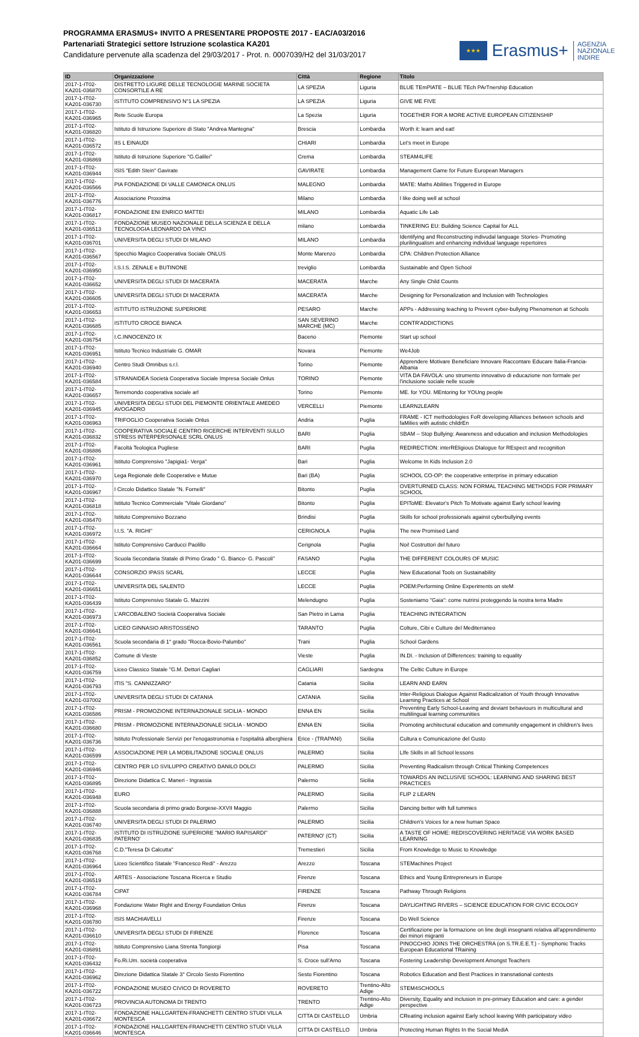PROGRAMMA ERASMUS+ INVITO A PRESENTARE PROPOSTE 2017 - EAC/A03/2016
Partenariati Strategici settore Istruzione scolastica KA201
Candidature pervenute alla scadenza del 29/03/2017 - Prot. n. 0007039/H2 del 31/03/2017
★★★
Erasmus+
AGENZIA
NAZIONALE
INDIRE
| ID | Organizzazione | Città | Regione | Titolo |
| --- | --- | --- | --- | --- |
| 2017-1-IT02-KA201-036870 | DISTRETTO LIGURE DELLE TECNOLOGIE MARINE SOCIETA CONSORTILE A RE | LA SPEZIA | Liguria | BLUE TEmPlATE – BLUE TEch PArTnership Education |
| 2017-1-IT02-KA201-036730 | ISTITUTO COMPRENSIVO N°1 LA SPEZIA | LA SPEZIA | Liguria | GIVE ME FIVE |
| 2017-1-IT02-KA201-036965 | Rete Scuole Europa | La Spezia | Liguria | TOGETHER FOR A MORE ACTIVE EUROPEAN CITIZENSHIP |
| 2017-1-IT02-KA201-036820 | Istituto di Istruzione Superiore di Stato "Andrea Mantegna" | Brescia | Lombardia | Worth it: learn and eat! |
| 2017-1-IT02-KA201-036572 | IIS L EINAUDI | CHIARI | Lombardia | Let's meet in Europe |
| 2017-1-IT02-KA201-036869 | Istituto di Istruzione Superiore "G.Galilei" | Crema | Lombardia | STEAM4LIFE |
| 2017-1-IT02-KA201-036944 | ISIS "Edith Stein" Gavirate | GAVIRATE | Lombardia | Management Game for Future European Managers |
| 2017-1-IT02-KA201-036566 | PIA FONDAZIONE DI VALLE CAMONICA ONLUS | MALEGNO | Lombardia | MATE: Maths Abilities Triggered in Europe |
| 2017-1-IT02-KA201-036776 | Associazione Proxxima | Milano | Lombardia | I like doing well at school |
| 2017-1-IT02-KA201-036817 | FONDAZIONE ENI ENRICO MATTEI | MILANO | Lombardia | Aquatic Life Lab |
| 2017-1-IT02-KA201-036513 | FONDAZIONE MUSEO NAZIONALE DELLA SCIENZA E DELLA TECNOLOGIA LEONARDO DA VINCI | milano | Lombardia | TINKERING EU: Building Science Capital for ALL |
| 2017-1-IT02-KA201-036701 | UNIVERSITA DEGLI STUDI DI MILANO | MILANO | Lombardia | Identifying and Reconstructing indivudal language Stories- Promoting plurilingualism and enhancing individual language repertoires |
| 2017-1-IT02-KA201-036567 | Specchio Magico Cooperativa Sociale ONLUS | Monte Marenzo | Lombardia | CPA: Children Protection Alliance |
| 2017-1-IT02-KA201-036950 | I.S.I.S. ZENALE e BUTINONE | treviglio | Lombardia | Sustainable and Open School |
| 2017-1-IT02-KA201-036652 | UNIVERSITA DEGLI STUDI DI MACERATA | MACERATA | Marche | Any Single Child Counts |
| 2017-1-IT02-KA201-036605 | UNIVERSITA DEGLI STUDI DI MACERATA | MACERATA | Marche | Designing for Personalization and Inclusion with Technologies |
| 2017-1-IT02-KA201-036653 | ISTITUTO ISTRUZIONE SUPERIORE | PESARO | Marche | APPs - Addressing teaching to Prevent cyber-bullying Phenomenon at Schools |
| 2017-1-IT02-KA201-036685 | ISTITUTO CROCE BIANCA | SAN SEVERINO MARCHE (MC) | Marche | CONTR'ADDICTIONS |
| 2017-1-IT02-KA201-036754 | I.C.INNOCENZO IX | Baceno | Piemonte | Start up school |
| 2017-1-IT02-KA201-036951 | Istituto Tecnico Industriale G. OMAR | Novara | Piemonte | We4Job |
| 2017-1-IT02-KA201-036940 | Centro Studi Omnibus s.r.l. | Torino | Piemonte | Apprendere Motivare Beneficiare Innovare Raccontare Educare Italia-Francia-Albania |
| 2017-1-IT02-KA201-036584 | STRANAIDEA Società Cooperativa Sociale Impresa Sociale Onlus | TORINO | Piemonte | VITA DA FAVOLA: uno strumento innovativo di educazione non formale per l'inclusione sociale nelle scuole |
| 2017-1-IT02-KA201-036657 | Terremondo cooperativa sociale arl | Torino | Piemonte | ME. for YOU. MEntoring for YOUng people |
| 2017-1-IT02-KA201-036945 | UNIVERSITA DEGLI STUDI DEL PIEMONTE ORIENTALE AMEDEO AVOGADRO | VERCELLI | Piemonte | LEARN2LEARN |
| 2017-1-IT02-KA201-036963 | TRIFOGLIO Cooperativa Sociale Onlus | Andria | Puglia | FRAME - ICT methodologies FoR developing Alliances between schools and faMilies with autistic childrEn |
| 2017-1-IT02-KA201-036832 | COOPERATIVA SOCIALE CENTRO RICERCHE INTERVENTI SULLO STRESS INTERPERSONALE SCRL ONLUS | BARI | Puglia | SBAM – Stop Bullying: Awareness and education and inclusion Methodologies |
| 2017-1-IT02-KA201-036886 | Facoltà Teologica Pugliese | BARI | Puglia | REDIRECTION: interREligious DIalogue for REspect and recognition |
| 2017-1-IT02-KA201-036961 | Istituto Comprensivo "Japigia1- Verga" | Bari | Puglia | Welcome In Kids Inclusion 2.0 |
| 2017-1-IT02-KA201-036970 | Lega Regionale delle Cooperative e Mutue | Bari (BA) | Puglia | SCHOOL CO-OP: the cooperative enterprise in primary education |
| 2017-1-IT02-KA201-036967 | I Circolo Didattico Statale "N. Fornelli" | Bitonto | Puglia | OVERTURNED CLASS: NON FORMAL TEACHING METHODS FOR PRIMARY SCHOOL |
| 2017-1-IT02-KA201-036818 | Istituto Tecnico Commerciale "Vitale Giordano" | Bitonto | Puglia | EPIToME: Elevator's Pitch To Motivate against Early school leaving |
| 2017-1-IT02-KA201-036470 | Istituto Comprensivo Bozzano | Brindisi | Puglia | Skills for school professionals against cyberbullying events |
| 2017-1-IT02-KA201-036972 | I.I.S. "A. RIGHI" | CERIGNOLA | Puglia | The new Promised Land |
| 2017-1-IT02-KA201-036664 | Istituto Comprensivo Carducci Paolillo | Cerignola | Puglia | Noi! Costruttori del futuro |
| 2017-1-IT02-KA201-036699 | Scuola Secondaria Statale di Primo Grado " G. Bianco- G. Pascoli" | FASANO | Puglia | THE DIFFERENT COLOURS OF MUSIC |
| 2017-1-IT02-KA201-036644 | CONSORZIO IPASS SCARL | LECCE | Puglia | New Educational Tools on Sustainability |
| 2017-1-IT02-KA201-036651 | UNIVERSITA DEL SALENTO | LECCE | Puglia | POEM:Performing Online Experiments on steM |
| 2017-1-IT02-KA201-036439 | Istituto Comprensivo Statale G. Mazzini | Melendugno | Puglia | Sosteniamo "Gaia": come nutrirsi proteggendo la nostra terra Madre |
| 2017-1-IT02-KA201-036973 | L'ARCOBALENO Società Cooperativa Sociale | San Pietro in Lama | Puglia | TEACHING INTEGRATION |
| 2017-1-IT02-KA201-036641 | LICEO GINNASIO ARISTOSSENO | TARANTO | Puglia | Colture, Cibi e Culture del Mediterraneo |
| 2017-1-IT02-KA201-036561 | Scuola secondaria di 1° grado "Rocca-Bovio-Palumbo" | Trani | Puglia | School Gardens |
| 2017-1-IT02-KA201-036852 | Comune di Vieste | Vieste | Puglia | IN.DI. - Inclusion of Differences: training to equality |
| 2017-1-IT02-KA201-036759 | Liceo Classico Statale "G.M. Dettori Cagliari | CAGLIARI | Sardegna | The Celtic Culture in Europe |
| 2017-1-IT02-KA201-036793 | ITIS "S. CANNIZZARO" | Catania | Sicilia | LEARN AND EARN |
| 2017-1-IT02-KA201-037002 | UNIVERSITA DEGLI STUDI DI CATANIA | CATANIA | Sicilia | Inter-Religious Dialogue Against Radicalization of Youth through Innovative Learning Practices at School |
| 2017-1-IT02-KA201-036586 | PRISM - PROMOZIONE INTERNAZIONALE SICILIA - MONDO | ENNA EN | Sicilia | Preventing Early School-Leaving and deviant behaviours in multicultural and multilingual learning communities |
| 2017-1-IT02-KA201-036680 | PRISM - PROMOZIONE INTERNAZIONALE SICILIA - MONDO | ENNA EN | Sicilia | Promoting architectural education and community engagement in children's lives |
| 2017-1-IT02-KA201-036736 | Istituto Professionale Servizi per l'enogastronomia e l'ospitalità alberghiera | Erice - (TRAPANI) | Sicilia | Cultura e Comunicazione del Gusto |
| 2017-1-IT02-KA201-036599 | ASSOCIAZIONE PER LA MOBILITAZIONE SOCIALE ONLUS | PALERMO | Sicilia | LIfe Skills in all School lessons |
| 2017-1-IT02-KA201-036946 | CENTRO PER LO SVILUPPO CREATIVO DANILO DOLCI | PALERMO | Sicilia | Preventing Radicalism through Critical Thinking Competences |
| 2017-1-IT02-KA201-036895 | Direzione Didattica C. Maneri - Ingrassia | Palermo | Sicilia | TOWARDS AN INCLUSIVE SCHOOL: LEARNING AND SHARING BEST PRACTICES |
| 2017-1-IT02-KA201-036948 | EURO | PALERMO | Sicilia | FLIP 2 LEARN |
| 2017-1-IT02-KA201-036888 | Scuola secondaria di primo grado Borgese-XXVII Maggio | Palermo | Sicilia | Dancing better with full tummies |
| 2017-1-IT02-KA201-036740 | UNIVERSITA DEGLI STUDI DI PALERMO | PALERMO | Sicilia | Children's Voices for a new human Space |
| 2017-1-IT02-KA201-036835 | ISTITUTO DI ISTRUZIONE SUPERIORE "MARIO RAPISARDI" PATERNO' | PATERNO' (CT) | Sicilia | A TASTE OF HOME: REDISCOVERING HERITAGE VIA WORK BASED LEARNING |
| 2017-1-IT02-KA201-036768 | C.D."Teresa Di Calcutta" | Tremestieri | Sicilia | From Knowledge to Music to Knowledge |
| 2017-1-IT02-KA201-036964 | Liceo Scientifico Statale "Francesco Redi" - Arezzo | Arezzo | Toscana | STEMachines Project |
| 2017-1-IT02-KA201-036519 | ARTES - Associazione Toscana Ricerca e Studio | Firenze | Toscana | Ethics and Young Entrepreneurs in Europe |
| 2017-1-IT02-KA201-036784 | CIPAT | FIRENZE | Toscana | Pathway Through Religions |
| 2017-1-IT02-KA201-036968 | Fondazione Water Right and Energy Foundation Onlus | Firenze | Toscana | DAYLIGHTING RIVERS – SCIENCE EDUCATION FOR CIVIC ECOLOGY |
| 2017-1-IT02-KA201-036780 | ISIS MACHIAVELLI | Firenze | Toscana | Do Well Science |
| 2017-1-IT02-KA201-036610 | UNIVERSITA DEGLI STUDI DI FIRENZE | Florence | Toscana | Certificazione per la formazione on line degli insegnanti relativa all'apprendimento dei minori migranti |
| 2017-1-IT02-KA201-036891 | Istituto Comprensivo Liana Strenta Tongiorgi | Pisa | Toscana | PINOCCHIO JOINS THE ORCHESTRA (on S.TR.E.E.T.) - Symphonic Tracks European Educational TRaining |
| 2017-1-IT02-KA201-036432 | Fo.Ri.Um. società cooperativa | S. Croce sull'Arno | Toscana | Fostering Leadership Development Amongst Teachers |
| 2017-1-IT02-KA201-036962 | Direzione Didattica Statale 3° Circolo Sesto Fiorentino | Sesto Fiorentino | Toscana | Robotics Education and Best Practices in transnational contests |
| 2017-1-IT02-KA201-036722 | FONDAZIONE MUSEO CIVICO DI ROVERETO | ROVERETO | Trentino-Alto Adige | STEM4SCHOOLS |
| 2017-1-IT02-KA201-036723 | PROVINCIA AUTONOMA DI TRENTO | TRENTO | Trentino-Alto Adige | Diversity, Equality and inclusion in pre-primary Education and care: a gender perspective |
| 2017-1-IT02-KA201-036672 | FONDAZIONE HALLGARTEN-FRANCHETTI CENTRO STUDI VILLA MONTESCA | CITTA DI CASTELLO | Umbria | CReating inclusion against Early school leaving With participatory video |
| 2017-1-IT02-KA201-036646 | FONDAZIONE HALLGARTEN-FRANCHETTI CENTRO STUDI VILLA MONTESCA | CITTA DI CASTELLO | Umbria | Protecting Human Rights In the Social MediA |